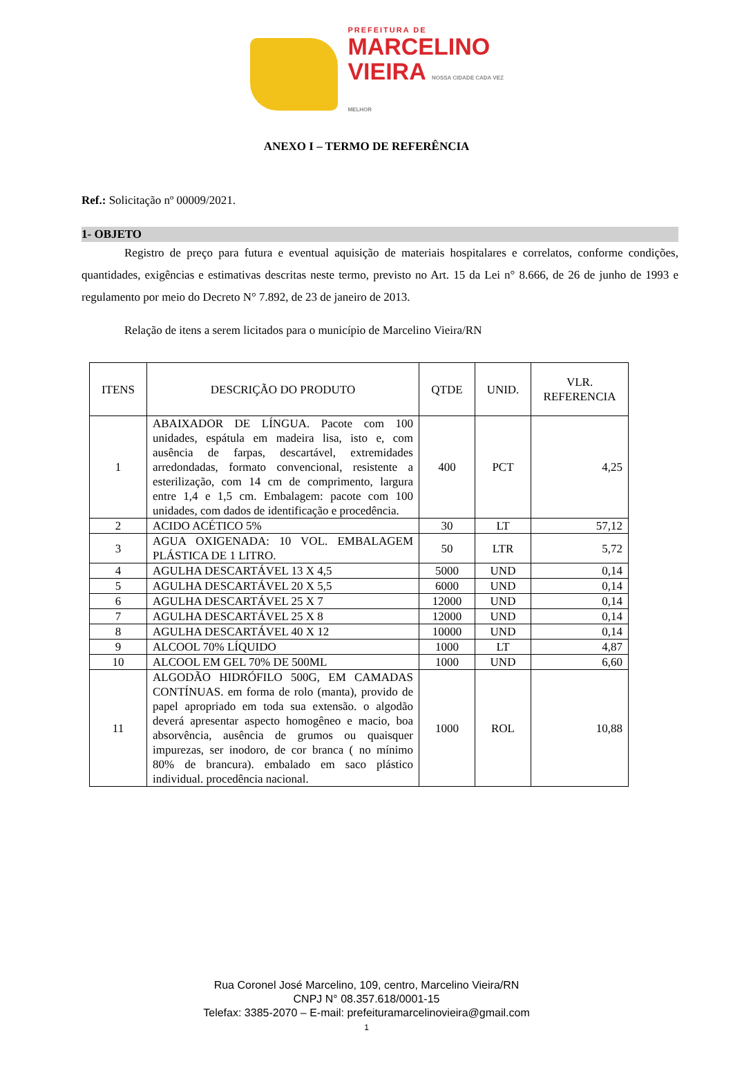PREFEITURA DE
MARCELINO
VIEIRA NOSSA CIDADE CADA VEZ MELHOR
ANEXO I – TERMO DE REFERÊNCIA
Ref.: Solicitação nº 00009/2021.
1- OBJETO
Registro de preço para futura e eventual aquisição de materiais hospitalares e correlatos, conforme condições, quantidades, exigências e estimativas descritas neste termo, previsto no Art. 15 da Lei n° 8.666, de 26 de junho de 1993 e regulamento por meio do Decreto N° 7.892, de 23 de janeiro de 2013.
Relação de itens a serem licitados para o município de Marcelino Vieira/RN
| ITENS | DESCRIÇÃO DO PRODUTO | QTDE | UNID. | VLR. REFERENCIA |
| --- | --- | --- | --- | --- |
| 1 | ABAIXADOR DE LÍNGUA. Pacote com 100 unidades, espátula em madeira lisa, isto e, com ausência de farpas, descartável, extremidades arredondadas, formato convencional, resistente a esterilização, com 14 cm de comprimento, largura entre 1,4 e 1,5 cm. Embalagem: pacote com 100 unidades, com dados de identificação e procedência. | 400 | PCT | 4,25 |
| 2 | ACIDO ACÉTICO 5% | 30 | LT | 57,12 |
| 3 | AGUA OXIGENADA: 10 VOL. EMBALAGEM PLÁSTICA DE 1 LITRO. | 50 | LTR | 5,72 |
| 4 | AGULHA DESCARTÁVEL 13 X 4,5 | 5000 | UND | 0,14 |
| 5 | AGULHA DESCARTÁVEL 20 X 5,5 | 6000 | UND | 0,14 |
| 6 | AGULHA DESCARTÁVEL 25 X 7 | 12000 | UND | 0,14 |
| 7 | AGULHA DESCARTÁVEL 25 X 8 | 12000 | UND | 0,14 |
| 8 | AGULHA DESCARTÁVEL 40 X 12 | 10000 | UND | 0,14 |
| 9 | ALCOOL 70% LÍQUIDO | 1000 | LT | 4,87 |
| 10 | ALCOOL EM GEL 70% DE 500ML | 1000 | UND | 6,60 |
| 11 | ALGODÃO HIDRÓFILO 500G, EM CAMADAS CONTÍNUAS. em forma de rolo (manta), provido de papel apropriado em toda sua extensão. o algodão deverá apresentar aspecto homogêneo e macio, boa absorvência, ausência de grumos ou quaisquer impurezas, ser inodoro, de cor branca ( no mínimo 80% de brancura). embalado em saco plástico individual. procedência nacional. | 1000 | ROL | 10,88 |
Rua Coronel José Marcelino, 109, centro, Marcelino Vieira/RN
CNPJ N° 08.357.618/0001-15
Telefax: 3385-2070 – E-mail: prefeituramarcelinovieira@gmail.com
1